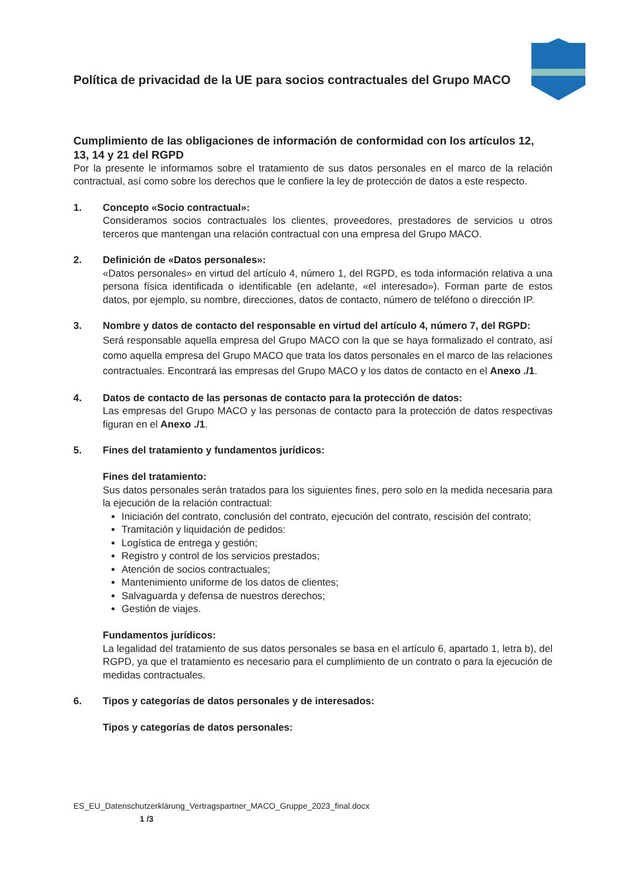Política de privacidad de la UE para socios contractuales del Grupo MACO
Cumplimiento de las obligaciones de información de conformidad con los artículos 12, 13, 14 y 21 del RGPD
Por la presente le informamos sobre el tratamiento de sus datos personales en el marco de la relación contractual, así como sobre los derechos que le confiere la ley de protección de datos a este respecto.
1. Concepto «Socio contractual»:
Consideramos socios contractuales los clientes, proveedores, prestadores de servicios u otros terceros que mantengan una relación contractual con una empresa del Grupo MACO.
2. Definición de «Datos personales»:
«Datos personales» en virtud del artículo 4, número 1, del RGPD, es toda información relativa a una persona física identificada o identificable (en adelante, «el interesado»). Forman parte de estos datos, por ejemplo, su nombre, direcciones, datos de contacto, número de teléfono o dirección IP.
3. Nombre y datos de contacto del responsable en virtud del artículo 4, número 7, del RGPD:
Será responsable aquella empresa del Grupo MACO con la que se haya formalizado el contrato, así como aquella empresa del Grupo MACO que trata los datos personales en el marco de las relaciones contractuales. Encontrará las empresas del Grupo MACO y los datos de contacto en el Anexo ./1.
4. Datos de contacto de las personas de contacto para la protección de datos:
Las empresas del Grupo MACO y las personas de contacto para la protección de datos respectivas figuran en el Anexo ./1.
5. Fines del tratamiento y fundamentos jurídicos:
Fines del tratamiento:
Sus datos personales serán tratados para los siguientes fines, pero solo en la medida necesaria para la ejecución de la relación contractual:
Iniciación del contrato, conclusión del contrato, ejecución del contrato, rescisión del contrato;
Tramitación y liquidación de pedidos:
Logística de entrega y gestión;
Registro y control de los servicios prestados;
Atención de socios contractuales;
Mantenimiento uniforme de los datos de clientes;
Salvaguarda y defensa de nuestros derechos;
Gestión de viajes.
Fundamentos jurídicos:
La legalidad del tratamiento de sus datos personales se basa en el artículo 6, apartado 1, letra b), del RGPD, ya que el tratamiento es necesario para el cumplimiento de un contrato o para la ejecución de medidas contractuales.
6. Tipos y categorías de datos personales y de interesados:
Tipos y categorías de datos personales:
ES_EU_Datenschutzerklärung_Vertragspartner_MACO_Gruppe_2023_final.docx
1 /3